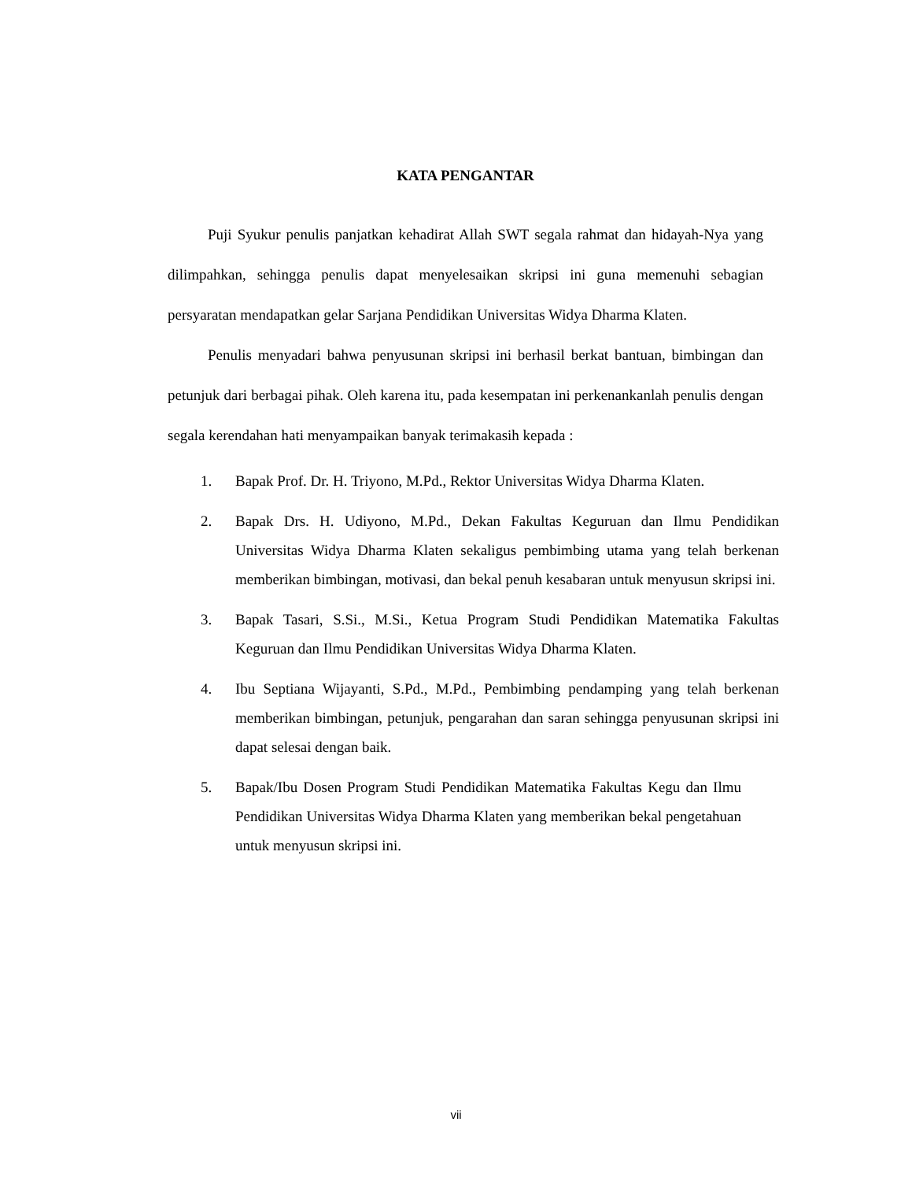KATA PENGANTAR
Puji Syukur penulis panjatkan kehadirat Allah SWT segala rahmat dan hidayah-Nya yang dilimpahkan, sehingga penulis dapat menyelesaikan skripsi ini guna memenuhi sebagian persyaratan mendapatkan gelar Sarjana Pendidikan Universitas Widya Dharma Klaten.
Penulis menyadari bahwa penyusunan skripsi ini berhasil berkat bantuan, bimbingan dan petunjuk dari berbagai pihak. Oleh karena itu, pada kesempatan ini perkenankanlah penulis dengan segala kerendahan hati menyampaikan banyak terimakasih kepada :
1. Bapak Prof. Dr. H. Triyono, M.Pd., Rektor Universitas Widya Dharma Klaten.
2. Bapak Drs. H. Udiyono, M.Pd., Dekan Fakultas Keguruan dan Ilmu Pendidikan Universitas Widya Dharma Klaten sekaligus pembimbing utama yang telah berkenan memberikan bimbingan, motivasi, dan bekal penuh kesabaran untuk menyusun skripsi ini.
3. Bapak Tasari, S.Si., M.Si., Ketua Program Studi Pendidikan Matematika Fakultas Keguruan dan Ilmu Pendidikan Universitas Widya Dharma Klaten.
4. Ibu Septiana Wijayanti, S.Pd., M.Pd., Pembimbing pendamping yang telah berkenan memberikan bimbingan, petunjuk, pengarahan dan saran sehingga penyusunan skripsi ini dapat selesai dengan baik.
5. Bapak/Ibu Dosen Program Studi Pendidikan Matematika Fakultas Kegu dan Ilmu Pendidikan Universitas Widya Dharma Klaten yang memberikan bekal pengetahuan untuk menyusun skripsi ini.
vii